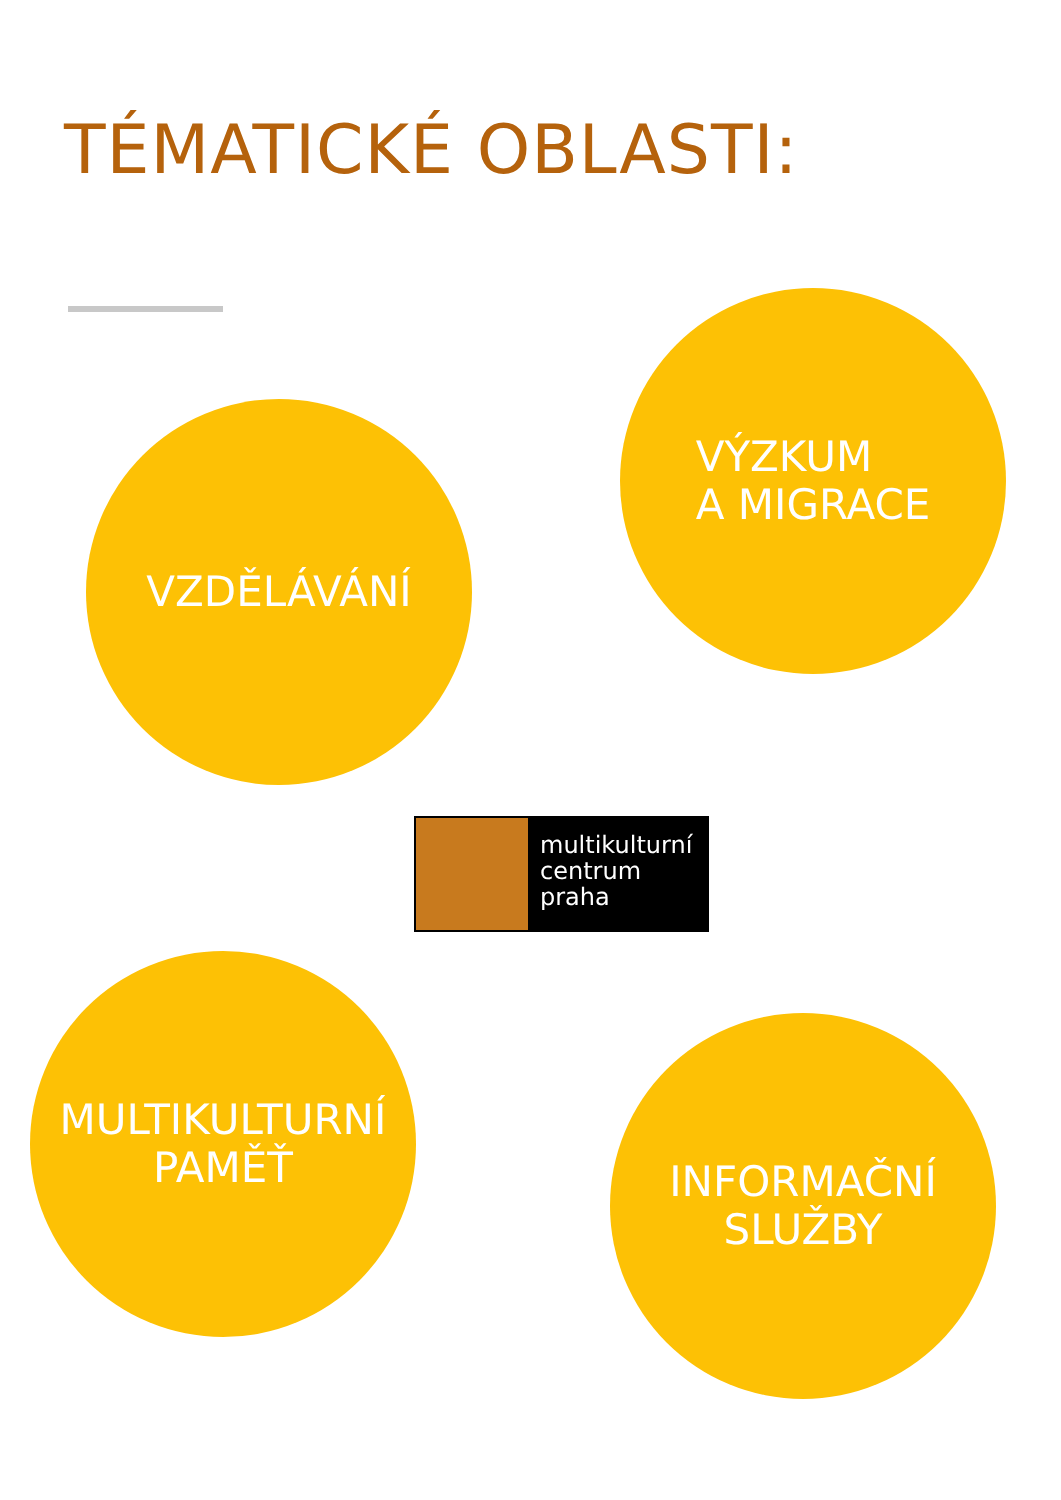TÉMATICKÉ OBLASTI:
VÝZKUM
A MIGRACE
VZDĚLÁVÁNÍ
multikulturní
centrum
praha
MULTIKULTURNÍ
PAMĚŤ
INFORMAČNÍ
SLUŽBY